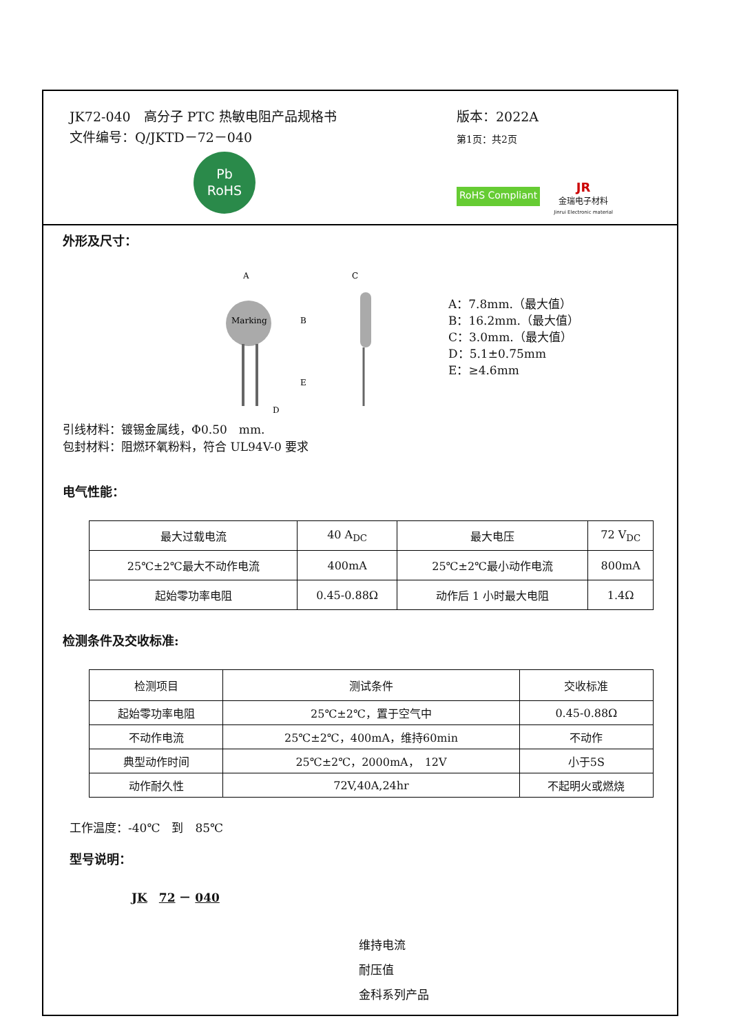JK72-040　高分子 PTC 热敏电阻产品规格书
文件编号：Q/JKTD－72－040
Pb
RoHS
版本：2022A
第1页：共2页
RoHS Compliant
JR
金瑞电子材料
Jinrui Electronic material
外形及尺寸：
Marking
A
B
C
E
D
A：7.8mm.（最大值）
B：16.2mm.（最大值）
C：3.0mm.（最大值）
D：5.1±0.75mm
E：≥4.6mm
引线材料：镀锡金属线，Φ0.50　mm.
包封材料：阻燃环氧粉料，符合 UL94V-0 要求
电气性能：
| 最大过载电流 | 40 A<sub>DC</sub> | 最大电压 | 72 V<sub>DC</sub> |
| 25℃±2℃最大不动作电流 | 400mA | 25℃±2℃最小动作电流 | 800mA |
| 起始零功率电阻 | 0.45-0.88Ω | 动作后 1 小时最大电阻 | 1.4Ω |
检测条件及交收标准:
| 检测项目 | 测试条件 | 交收标准 |
| 起始零功率电阻 | 25℃±2℃，置于空气中 | 0.45-0.88Ω |
| 不动作电流 | 25℃±2℃，400mA，维持60min | 不动作 |
| 典型动作时间 | 25℃±2℃，2000mA， 12V | 小于5S |
| 动作耐久性 | 72V,40A,24hr | 不起明火或燃烧 |
工作温度：-40℃　到　85℃
型号说明：
JK　72 － 040
维持电流
耐压值
金科系列产品